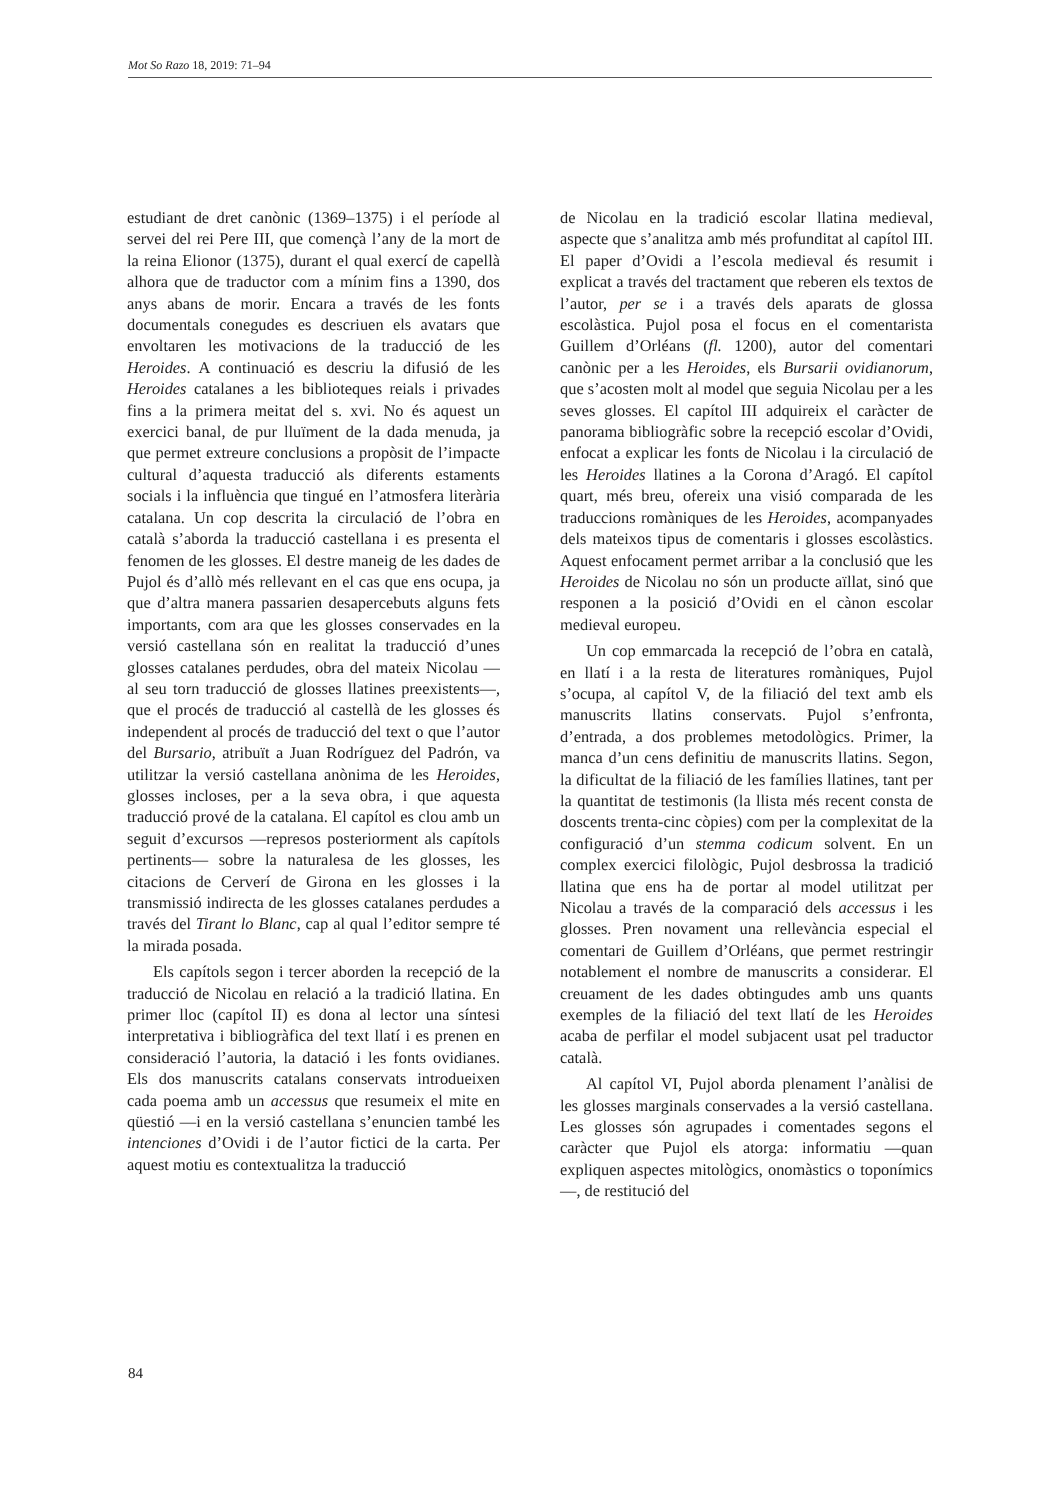Mot So Razo 18, 2019: 71–94
estudiant de dret canònic (1369–1375) i el període al servei del rei Pere III, que començà l’any de la mort de la reina Elionor (1375), durant el qual exercí de capellà alhora que de traductor com a mínim fins a 1390, dos anys abans de morir. Encara a través de les fonts documentals conegudes es descriuen els avatars que envoltaren les motivacions de la traducció de les Heroides. A continuació es descriu la difusió de les Heroides catalanes a les biblioteques reials i privades fins a la primera meitat del s. xvi. No és aquest un exercici banal, de pur lluïment de la dada menuda, ja que permet extreure conclusions a propòsit de l’impacte cultural d’aquesta traducció als diferents estaments socials i la influència que tingué en l’atmosfera literària catalana. Un cop descrita la circulació de l’obra en català s’aborda la traducció castellana i es presenta el fenomen de les glosses. El destre maneig de les dades de Pujol és d’allò més rellevant en el cas que ens ocupa, ja que d’altra manera passarien desapercebuts alguns fets importants, com ara que les glosses conservades en la versió castellana són en realitat la traducció d’unes glosses catalanes perdudes, obra del mateix Nicolau —al seu torn traducció de glosses llatines preexistents—, que el procés de traducció al castellà de les glosses és independent al procés de traducció del text o que l’autor del Bursario, atribuït a Juan Rodríguez del Padrón, va utilitzar la versió castellana anònima de les Heroides, glosses incloses, per a la seva obra, i que aquesta traducció prové de la catalana. El capítol es clou amb un seguit d’excursos —represos posteriorment als capítols pertinents— sobre la naturalesa de les glosses, les citacions de Cerverí de Girona en les glosses i la transmissió indirecta de les glosses catalanes perdudes a través del Tirant lo Blanc, cap al qual l’editor sempre té la mirada posada.
Els capítols segon i tercer aborden la recepció de la traducció de Nicolau en relació a la tradició llatina. En primer lloc (capítol II) es dona al lector una síntesi interpretativa i bibliogràfica del text llatí i es prenen en consideració l’autoria, la datació i les fonts ovidianes. Els dos manuscrits catalans conservats introdueixen cada poema amb un accessus que resumeix el mite en qüestió —i en la versió castellana s’enuncien també les intenciones d’Ovidi i de l’autor fictici de la carta. Per aquest motiu es contextualitza la traducció
de Nicolau en la tradició escolar llatina medieval, aspecte que s’analitza amb més profunditat al capítol III. El paper d’Ovidi a l’escola medieval és resumit i explicat a través del tractament que reberen els textos de l’autor, per se i a través dels aparats de glossa escolàstica. Pujol posa el focus en el comentarista Guillem d’Orléans (fl. 1200), autor del comentari canònic per a les Heroides, els Bursarii ovidianorum, que s’acosten molt al model que seguia Nicolau per a les seves glosses. El capítol III adquireix el caràcter de panorama bibliogràfic sobre la recepció escolar d’Ovidi, enfocat a explicar les fonts de Nicolau i la circulació de les Heroides llatines a la Corona d’Aragó. El capítol quart, més breu, ofereix una visió comparada de les traduccions romàniques de les Heroides, acompanyades dels mateixos tipus de comentaris i glosses escolàstics. Aquest enfocament permet arribar a la conclusió que les Heroides de Nicolau no són un producte aïllat, sinó que responen a la posició d’Ovidi en el cànon escolar medieval europeu.
Un cop emmarcada la recepció de l’obra en català, en llatí i a la resta de literatures romàniques, Pujol s’ocupa, al capítol V, de la filiació del text amb els manuscrits llatins conservats. Pujol s’enfronta, d’entrada, a dos problemes metodològics. Primer, la manca d’un cens definitiu de manuscrits llatins. Segon, la dificultat de la filiació de les famílies llatines, tant per la quantitat de testimonis (la llista més recent consta de doscents trenta-cinc còpies) com per la complexitat de la configuració d’un stemma codicum solvent. En un complex exercici filològic, Pujol desbrossa la tradició llatina que ens ha de portar al model utilitzat per Nicolau a través de la comparació dels accessus i les glosses. Pren novament una rellevància especial el comentari de Guillem d’Orléans, que permet restringir notablement el nombre de manuscrits a considerar. El creuament de les dades obtingudes amb uns quants exemples de la filiació del text llatí de les Heroides acaba de perfilar el model subjacent usat pel traductor català.
Al capítol VI, Pujol aborda plenament l’anàlisi de les glosses marginals conservades a la versió castellana. Les glosses són agrupades i comentades segons el caràcter que Pujol els atorga: informatiu —quan expliquen aspectes mitològics, onomàstics o toponímics—, de restitució del
84